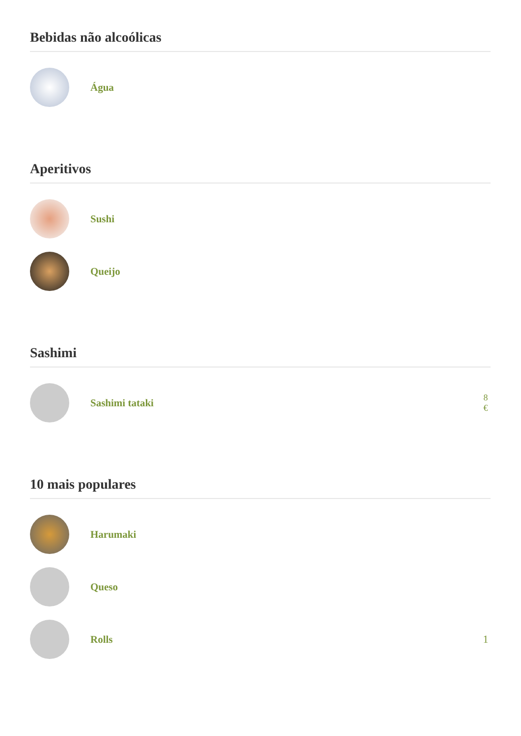Bebidas não alcoólicas
Água
Aperitivos
Sushi
Queijo
Sashimi
Sashimi tataki
8
€
10 mais populares
Harumaki
Queso
Rolls 1